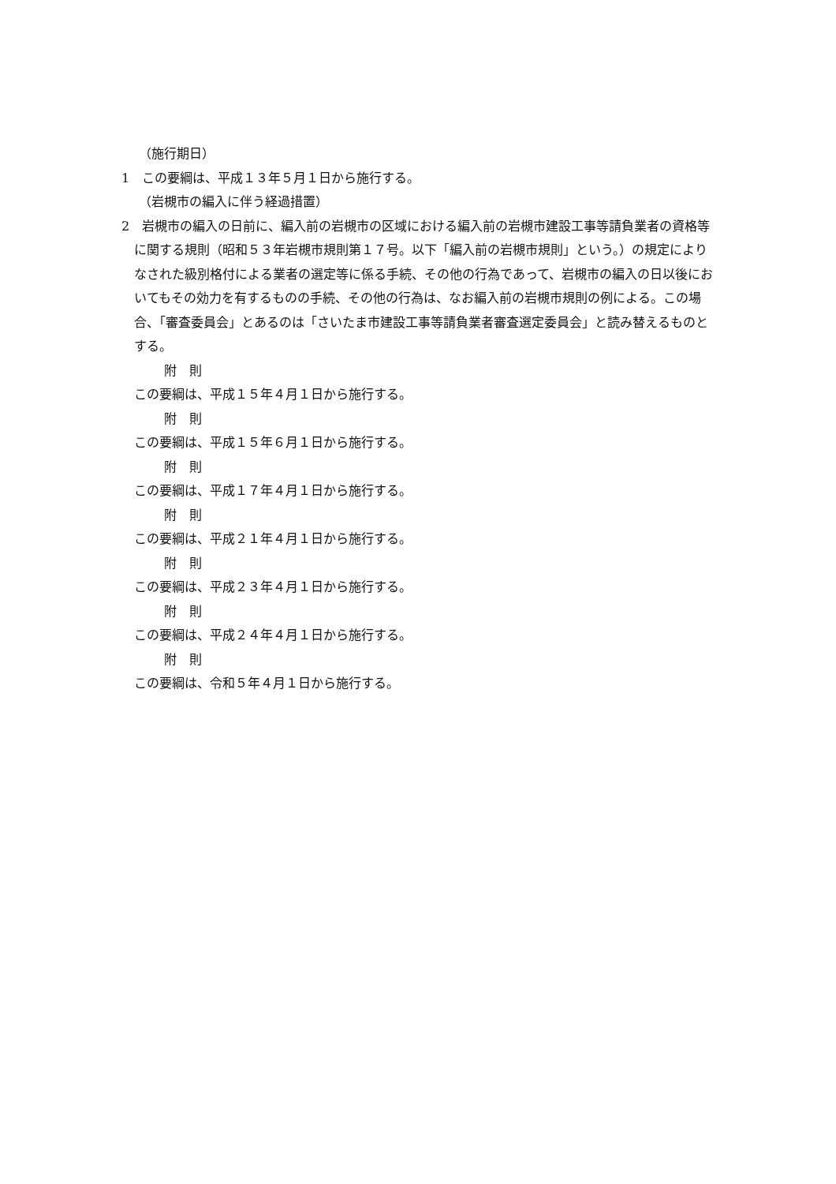（施行期日）
1　この要綱は、平成１３年５月１日から施行する。
（岩槻市の編入に伴う経過措置）
2　岩槻市の編入の日前に、編入前の岩槻市の区域における編入前の岩槻市建設工事等請負業者の資格等に関する規則（昭和５３年岩槻市規則第１７号。以下「編入前の岩槻市規則」という。）の規定によりなされた級別格付による業者の選定等に係る手続、その他の行為であって、岩槻市の編入の日以後においてもその効力を有するものの手続、その他の行為は、なお編入前の岩槻市規則の例による。この場合、「審査委員会」とあるのは「さいたま市建設工事等請負業者審査選定委員会」と読み替えるものとする。
附　則
この要綱は、平成１５年４月１日から施行する。
附　則
この要綱は、平成１５年６月１日から施行する。
附　則
この要綱は、平成１７年４月１日から施行する。
附　則
この要綱は、平成２１年４月１日から施行する。
附　則
この要綱は、平成２３年４月１日から施行する。
附　則
この要綱は、平成２４年４月１日から施行する。
附　則
この要綱は、令和５年４月１日から施行する。